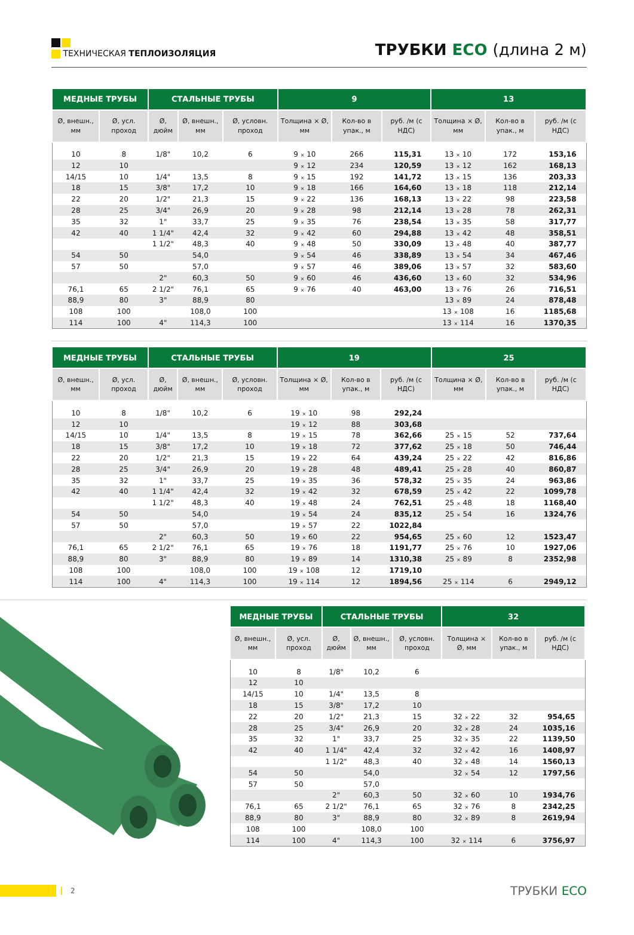ТЕХНИЧЕСКАЯ ТЕПЛОИЗОЛЯЦИЯ
ТРУБКИ ECO (длина 2 м)
| МЕДНЫЕ ТРУБЫ | | СТАЛЬНЫЕ ТРУБЫ | | | 9 | | | 13 | | |
| --- | --- | --- | --- | --- | --- | --- | --- | --- | --- | --- |
| Ø, внешн., мм | Ø, усл. проход | Ø, дюйм | Ø, внешн., мм | Ø, условн. проход | Толщина × Ø, мм | Кол-во в упак., м | руб. /м (с НДС) | Толщина × Ø, мм | Кол-во в упак., м | руб. /м (с НДС) |
| 10 | 8 | 1/8" | 10,2 | 6 | 9 × 10 | 266 | 115,31 | 13 × 10 | 172 | 153,16 |
| 12 | 10 | | | | 9 × 12 | 234 | 120,59 | 13 × 12 | 162 | 168,13 |
| 14/15 | 10 | 1/4" | 13,5 | 8 | 9 × 15 | 192 | 141,72 | 13 × 15 | 136 | 203,33 |
| 18 | 15 | 3/8" | 17,2 | 10 | 9 × 18 | 166 | 164,60 | 13 × 18 | 118 | 212,14 |
| 22 | 20 | 1/2" | 21,3 | 15 | 9 × 22 | 136 | 168,13 | 13 × 22 | 98 | 223,58 |
| 28 | 25 | 3/4" | 26,9 | 20 | 9 × 28 | 98 | 212,14 | 13 × 28 | 78 | 262,31 |
| 35 | 32 | 1" | 33,7 | 25 | 9 × 35 | 76 | 238,54 | 13 × 35 | 58 | 317,77 |
| 42 | 40 | 1 1/4" | 42,4 | 32 | 9 × 42 | 60 | 294,88 | 13 × 42 | 48 | 358,51 |
| | | 1 1/2" | 48,3 | 40 | 9 × 48 | 50 | 330,09 | 13 × 48 | 40 | 387,77 |
| 54 | 50 | | 54,0 | | 9 × 54 | 46 | 338,89 | 13 × 54 | 34 | 467,46 |
| 57 | 50 | | 57,0 | | 9 × 57 | 46 | 389,06 | 13 × 57 | 32 | 583,60 |
| | | 2" | 60,3 | 50 | 9 × 60 | 46 | 436,60 | 13 × 60 | 32 | 534,96 |
| 76,1 | 65 | 2 1/2" | 76,1 | 65 | 9 × 76 | 40 | 463,00 | 13 × 76 | 26 | 716,51 |
| 88,9 | 80 | 3" | 88,9 | 80 | | | | 13 × 89 | 24 | 878,48 |
| 108 | 100 | | 108,0 | 100 | | | | 13 × 108 | 16 | 1185,68 |
| 114 | 100 | 4" | 114,3 | 100 | | | | 13 × 114 | 16 | 1370,35 |
| МЕДНЫЕ ТРУБЫ | | СТАЛЬНЫЕ ТРУБЫ | | | 19 | | | 25 | | |
| --- | --- | --- | --- | --- | --- | --- | --- | --- | --- | --- |
| Ø, внешн., мм | Ø, усл. проход | Ø, дюйм | Ø, внешн., мм | Ø, условн. проход | Толщина × Ø, мм | Кол-во в упак., м | руб. /м (с НДС) | Толщина × Ø, мм | Кол-во в упак., м | руб. /м (с НДС) |
| 10 | 8 | 1/8" | 10,2 | 6 | 19 × 10 | 98 | 292,24 | | | |
| 12 | 10 | | | | 19 × 12 | 88 | 303,68 | | | |
| 14/15 | 10 | 1/4" | 13,5 | 8 | 19 × 15 | 78 | 362,66 | 25 × 15 | 52 | 737,64 |
| 18 | 15 | 3/8" | 17,2 | 10 | 19 × 18 | 72 | 377,62 | 25 × 18 | 50 | 746,44 |
| 22 | 20 | 1/2" | 21,3 | 15 | 19 × 22 | 64 | 439,24 | 25 × 22 | 42 | 816,86 |
| 28 | 25 | 3/4" | 26,9 | 20 | 19 × 28 | 48 | 489,41 | 25 × 28 | 40 | 860,87 |
| 35 | 32 | 1" | 33,7 | 25 | 19 × 35 | 36 | 578,32 | 25 × 35 | 24 | 963,86 |
| 42 | 40 | 1 1/4" | 42,4 | 32 | 19 × 42 | 32 | 678,59 | 25 × 42 | 22 | 1099,78 |
| | | 1 1/2" | 48,3 | 40 | 19 × 48 | 24 | 762,51 | 25 × 48 | 18 | 1168,40 |
| 54 | 50 | | 54,0 | | 19 × 54 | 24 | 835,12 | 25 × 54 | 16 | 1324,76 |
| 57 | 50 | | 57,0 | | 19 × 57 | 22 | 1022,84 | | | |
| | | 2" | 60,3 | 50 | 19 × 60 | 22 | 954,65 | 25 × 60 | 12 | 1523,47 |
| 76,1 | 65 | 2 1/2" | 76,1 | 65 | 19 × 76 | 18 | 1191,77 | 25 × 76 | 10 | 1927,06 |
| 88,9 | 80 | 3" | 88,9 | 80 | 19 × 89 | 14 | 1310,38 | 25 × 89 | 8 | 2352,98 |
| 108 | 100 | | 108,0 | 100 | 19 × 108 | 12 | 1719,10 | | | |
| 114 | 100 | 4" | 114,3 | 100 | 19 × 114 | 12 | 1894,56 | 25 × 114 | 6 | 2949,12 |
| МЕДНЫЕ ТРУБЫ | | СТАЛЬНЫЕ ТРУБЫ | | | 32 | | |
| --- | --- | --- | --- | --- | --- | --- | --- |
| Ø, внешн., мм | Ø, усл. проход | Ø, дюйм | Ø, внешн., мм | Ø, условн. проход | Толщина × Ø, мм | Кол-во в упак., м | руб. /м (с НДС) |
| 10 | 8 | 1/8" | 10,2 | 6 | | | |
| 12 | 10 | | | | | | |
| 14/15 | 10 | 1/4" | 13,5 | 8 | | | |
| 18 | 15 | 3/8" | 17,2 | 10 | | | |
| 22 | 20 | 1/2" | 21,3 | 15 | 32 × 22 | 32 | 954,65 |
| 28 | 25 | 3/4" | 26,9 | 20 | 32 × 28 | 24 | 1035,16 |
| 35 | 32 | 1" | 33,7 | 25 | 32 × 35 | 22 | 1139,50 |
| 42 | 40 | 1 1/4" | 42,4 | 32 | 32 × 42 | 16 | 1408,97 |
| | | 1 1/2" | 48,3 | 40 | 32 × 48 | 14 | 1560,13 |
| 54 | 50 | | 54,0 | | 32 × 54 | 12 | 1797,56 |
| 57 | 50 | | 57,0 | | | | |
| | | 2" | 60,3 | 50 | 32 × 60 | 10 | 1934,76 |
| 76,1 | 65 | 2 1/2" | 76,1 | 65 | 32 × 76 | 8 | 2342,25 |
| 88,9 | 80 | 3" | 88,9 | 80 | 32 × 89 | 8 | 2619,94 |
| 108 | 100 | | 108,0 | 100 | | | |
| 114 | 100 | 4" | 114,3 | 100 | 32 × 114 | 6 | 3756,97 |
2
ТРУБКИ ECO